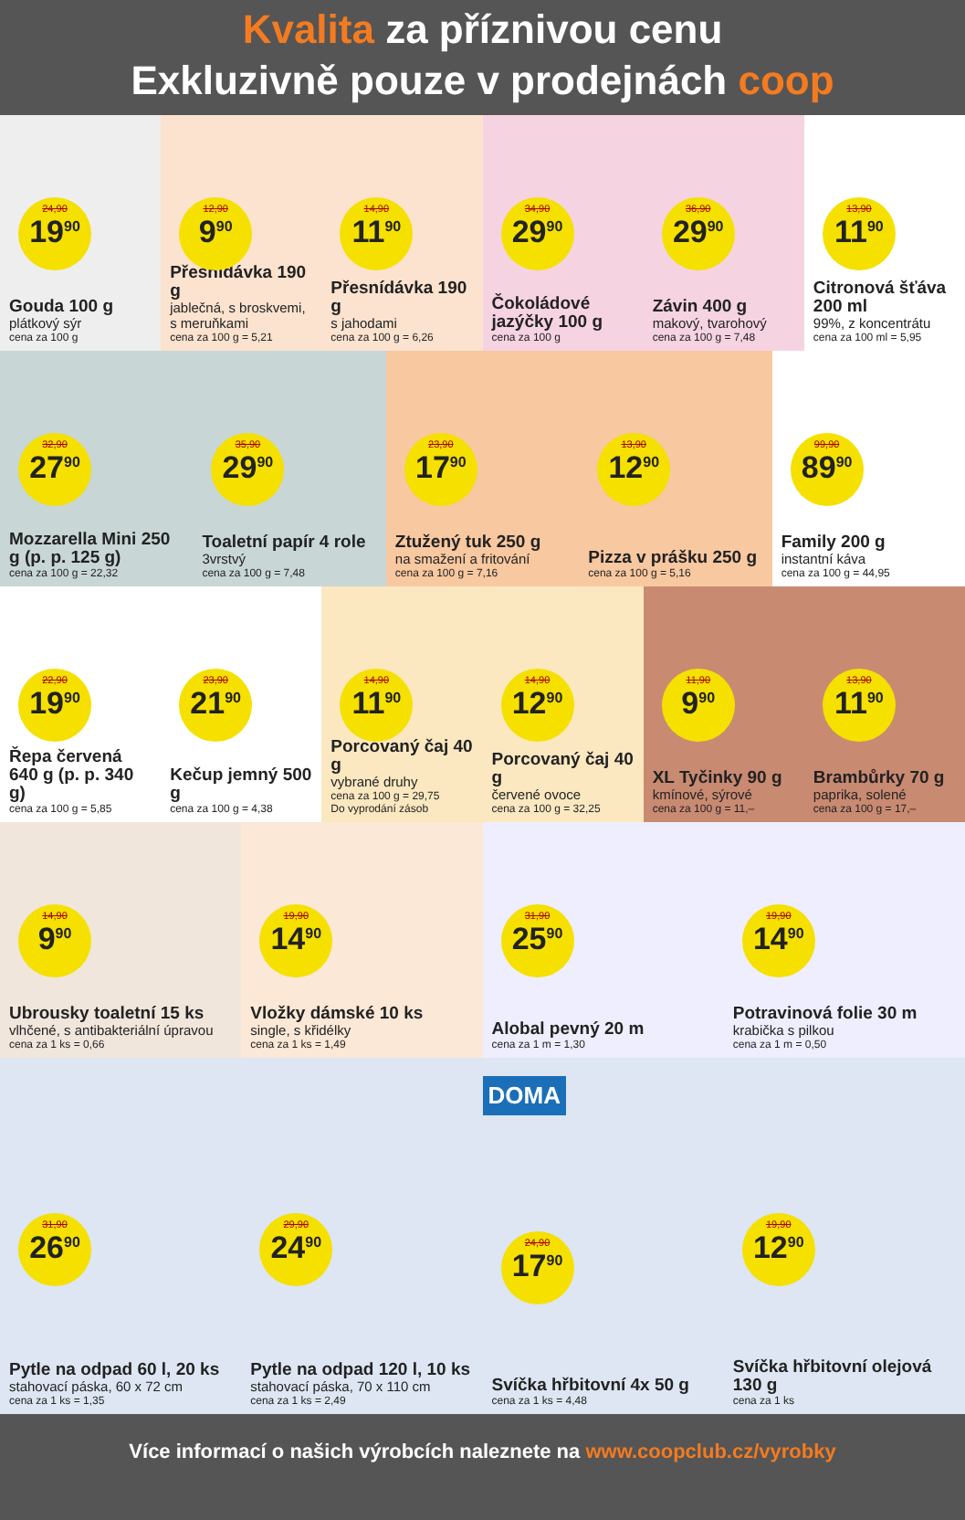Kvalita za příznivou cenu
Exkluzivně pouze v prodejnách coop
24,90
19<sup>90</sup>
Gouda 100 g
plátkový sýr
cena za 100 g
12,90
9<sup>90</sup>
Přesnídávka 190 g
jablečná, s broskvemi, s meruňkami
cena za 100 g = 5,21
14,90
11<sup>90</sup>
Přesnídávka 190 g
s jahodami
cena za 100 g = 6,26
34,90
29<sup>90</sup>
Čokoládové jazýčky 100 g
cena za 100 g
36,90
29<sup>90</sup>
Závin 400 g
makový, tvarohový
cena za 100 g = 7,48
13,90
11<sup>90</sup>
Citronová šťáva 200 ml
99%, z koncentrátu
cena za 100 ml = 5,95
32,90
27<sup>90</sup>
Mozzarella Mini 250 g (p. p. 125 g)
cena za 100 g = 22,32
35,90
29<sup>90</sup>
Toaletní papír 4 role
3vrstvý
cena za 100 g = 7,48
23,90
17<sup>90</sup>
Ztužený tuk 250 g
na smažení a fritování
cena za 100 g = 7,16
13,90
12<sup>90</sup>
Pizza v prášku 250 g
cena za 100 g = 5,16
99,90
89<sup>90</sup>
Family 200 g
instantní káva
cena za 100 g = 44,95
22,90
19<sup>90</sup>
Řepa červená 640 g (p. p. 340 g)
cena za 100 g = 5,85
23,90
21<sup>90</sup>
Kečup jemný 500 g
cena za 100 g = 4,38
14,90
11<sup>90</sup>
Porcovaný čaj 40 g
vybrané druhy
cena za 100 g = 29,75
Do vyprodání zásob
14,90
12<sup>90</sup>
Porcovaný čaj 40 g
červené ovoce
cena za 100 g = 32,25
11,90
9<sup>90</sup>
XL Tyčinky 90 g
kmínové, sýrové
cena za 100 g = 11,–
13,90
11<sup>90</sup>
Brambůrky 70 g
paprika, solené
cena za 100 g = 17,–
14,90
9<sup>90</sup>
Ubrousky toaletní 15 ks
vlhčené, s antibakteriální úpravou
cena za 1 ks = 0,66
19,90
14<sup>90</sup>
Vložky dámské 10 ks
single, s křidélky
cena za 1 ks = 1,49
31,90
25<sup>90</sup>
Alobal pevný 20 m
cena za 1 m = 1,30
19,90
14<sup>90</sup>
Potravinová folie 30 m
krabička s pilkou
cena za 1 m = 0,50
31,90
26<sup>90</sup>
Pytle na odpad 60 l, 20 ks
stahovací páska, 60 x 72 cm
cena za 1 ks = 1,35
29,90
24<sup>90</sup>
Pytle na odpad 120 l, 10 ks
stahovací páska, 70 x 110 cm
cena za 1 ks = 2,49
DOMA
24,90
17<sup>90</sup>
Svíčka hřbitovní 4x 50 g
cena za 1 ks = 4,48
19,90
12<sup>90</sup>
Svíčka hřbitovní olejová 130 g
cena za 1 ks
Více informací o našich výrobcích naleznete na www.coopclub.cz/vyrobky